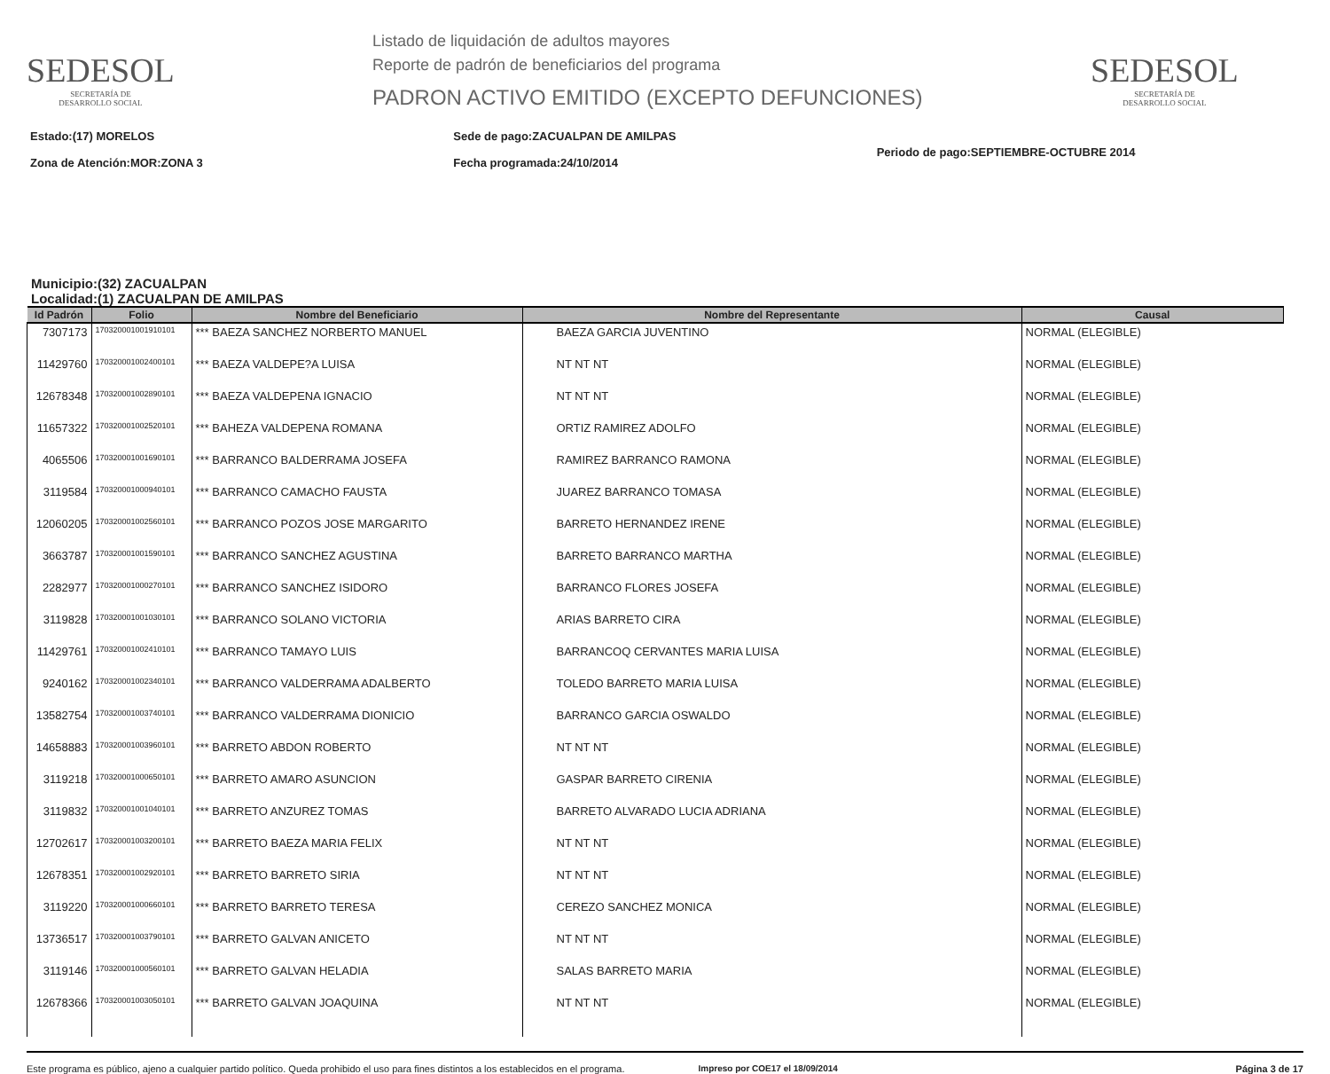SEDESOL
SECRETARÍA DE
DESARROLLO SOCIAL
Listado de liquidación de adultos mayores
Reporte de padrón de beneficiarios del programa
PADRON ACTIVO EMITIDO (EXCEPTO DEFUNCIONES)
SEDESOL
SECRETARÍA DE
DESARROLLO SOCIAL
Estado:(17) MORELOS
Zona de Atención:MOR:ZONA 3
Sede de pago:ZACUALPAN DE AMILPAS
Fecha programada:24/10/2014
Periodo de pago:SEPTIEMBRE-OCTUBRE 2014
Municipio:(32) ZACUALPAN
Localidad:(1) ZACUALPAN DE AMILPAS
| Id Padrón | Folio | Nombre del Beneficiario | Nombre del Representante | Causal |
| --- | --- | --- | --- | --- |
| 7307173 | 170320001001910101 | *** BAEZA SANCHEZ NORBERTO MANUEL | BAEZA GARCIA JUVENTINO | NORMAL (ELEGIBLE) |
| 11429760 | 170320001002400101 | *** BAEZA VALDEPE?A LUISA | NT NT NT | NORMAL (ELEGIBLE) |
| 12678348 | 170320001002890101 | *** BAEZA VALDEPENA IGNACIO | NT NT NT | NORMAL (ELEGIBLE) |
| 11657322 | 170320001002520101 | *** BAHEZA VALDEPENA ROMANA | ORTIZ RAMIREZ ADOLFO | NORMAL (ELEGIBLE) |
| 4065506 | 170320001001690101 | *** BARRANCO BALDERRAMA JOSEFA | RAMIREZ BARRANCO RAMONA | NORMAL (ELEGIBLE) |
| 3119584 | 170320001000940101 | *** BARRANCO CAMACHO FAUSTA | JUAREZ BARRANCO TOMASA | NORMAL (ELEGIBLE) |
| 12060205 | 170320001002560101 | *** BARRANCO POZOS JOSE MARGARITO | BARRETO HERNANDEZ IRENE | NORMAL (ELEGIBLE) |
| 3663787 | 170320001001590101 | *** BARRANCO SANCHEZ AGUSTINA | BARRETO BARRANCO MARTHA | NORMAL (ELEGIBLE) |
| 2282977 | 170320001000270101 | *** BARRANCO SANCHEZ ISIDORO | BARRANCO FLORES JOSEFA | NORMAL (ELEGIBLE) |
| 3119828 | 170320001001030101 | *** BARRANCO SOLANO VICTORIA | ARIAS BARRETO CIRA | NORMAL (ELEGIBLE) |
| 11429761 | 170320001002410101 | *** BARRANCO TAMAYO LUIS | BARRANCOQ CERVANTES MARIA LUISA | NORMAL (ELEGIBLE) |
| 9240162 | 170320001002340101 | *** BARRANCO VALDERRAMA ADALBERTO | TOLEDO BARRETO MARIA LUISA | NORMAL (ELEGIBLE) |
| 13582754 | 170320001003740101 | *** BARRANCO VALDERRAMA DIONICIO | BARRANCO GARCIA OSWALDO | NORMAL (ELEGIBLE) |
| 14658883 | 170320001003960101 | *** BARRETO ABDON ROBERTO | NT NT NT | NORMAL (ELEGIBLE) |
| 3119218 | 170320001000650101 | *** BARRETO AMARO ASUNCION | GASPAR BARRETO CIRENIA | NORMAL (ELEGIBLE) |
| 3119832 | 170320001001040101 | *** BARRETO ANZUREZ TOMAS | BARRETO ALVARADO LUCIA ADRIANA | NORMAL (ELEGIBLE) |
| 12702617 | 170320001003200101 | *** BARRETO BAEZA MARIA FELIX | NT NT NT | NORMAL (ELEGIBLE) |
| 12678351 | 170320001002920101 | *** BARRETO BARRETO SIRIA | NT NT NT | NORMAL (ELEGIBLE) |
| 3119220 | 170320001000660101 | *** BARRETO BARRETO TERESA | CEREZO SANCHEZ MONICA | NORMAL (ELEGIBLE) |
| 13736517 | 170320001003790101 | *** BARRETO GALVAN ANICETO | NT NT NT | NORMAL (ELEGIBLE) |
| 3119146 | 170320001000560101 | *** BARRETO GALVAN HELADIA | SALAS BARRETO MARIA | NORMAL (ELEGIBLE) |
| 12678366 | 170320001003050101 | *** BARRETO GALVAN JOAQUINA | NT NT NT | NORMAL (ELEGIBLE) |
Este programa es público, ajeno a cualquier partido político. Queda prohibido el uso para fines distintos a los establecidos en el programa.
Impreso por COE17 el 18/09/2014
Página 3 de 17